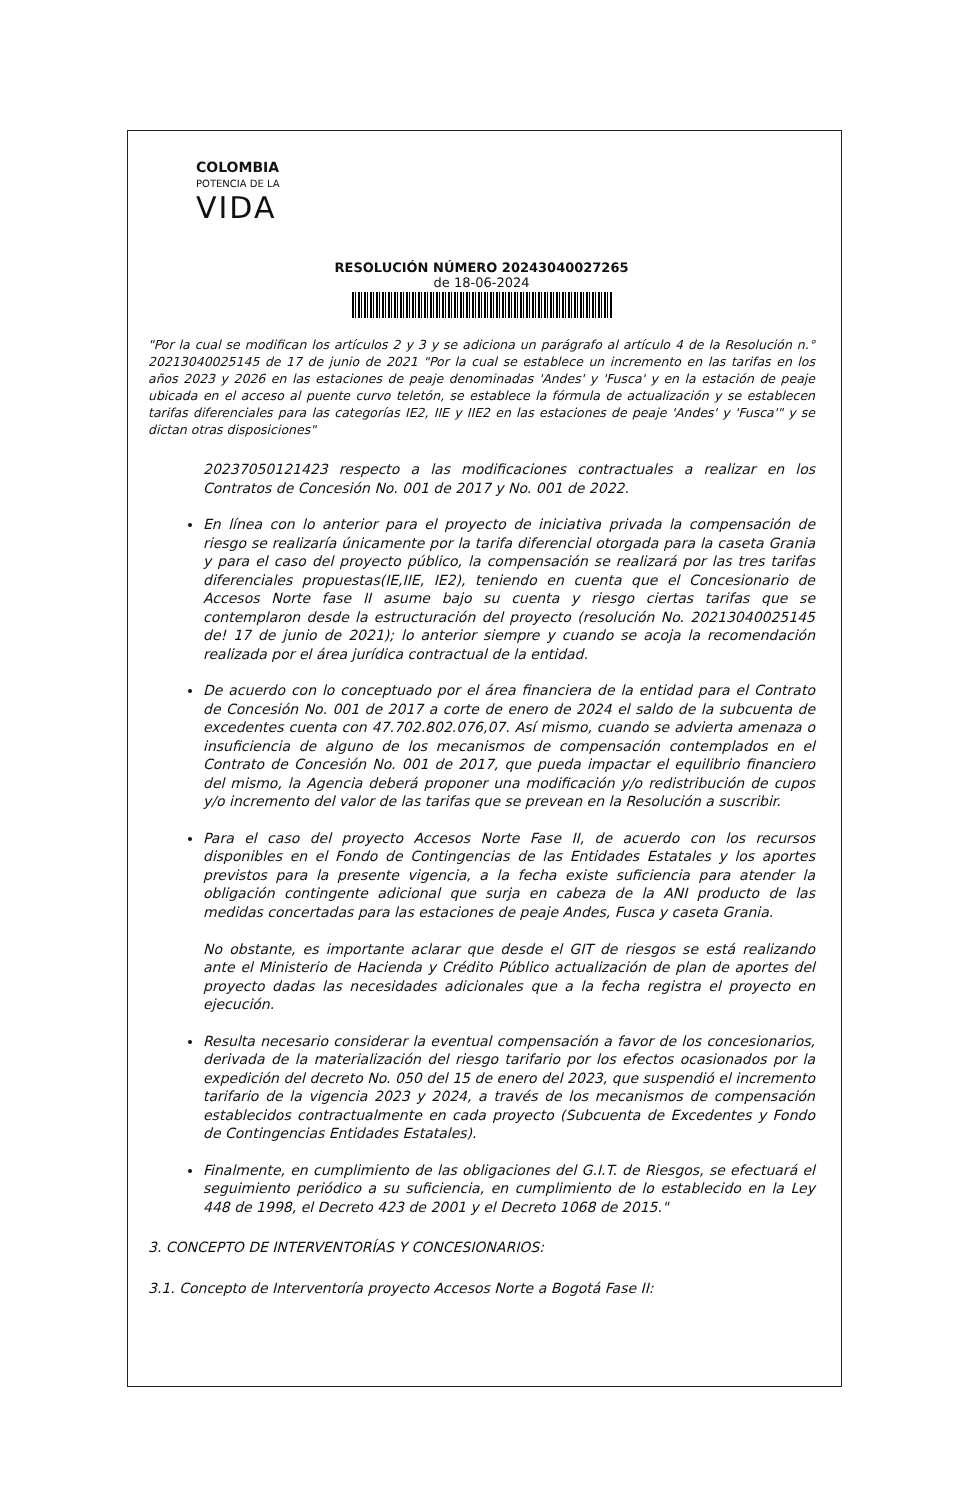COLOMBIA
POTENCIA DE LA
VIDA
RESOLUCIÓN NÚMERO 20243040027265
de 18-06-2024
"Por la cual se modifican los artículos 2 y 3 y se adiciona un parágrafo al artículo 4 de la Resolución n.° 20213040025145 de 17 de junio de 2021 "Por la cual se establece un incremento en las tarifas en los años 2023 y 2026 en las estaciones de peaje denominadas 'Andes' y 'Fusca' y en la estación de peaje ubicada en el acceso al puente curvo teletón, se establece la fórmula de actualización y se establecen tarifas diferenciales para las categorías IE2, IIE y IIE2 en las estaciones de peaje 'Andes' y 'Fusca'" y se dictan otras disposiciones"
20237050121423 respecto a las modificaciones contractuales a realizar en los Contratos de Concesión No. 001 de 2017 y No. 001 de 2022.
En línea con lo anterior para el proyecto de iniciativa privada la compensación de riesgo se realizaría únicamente por la tarifa diferencial otorgada para la caseta Grania y para el caso del proyecto público, la compensación se realizará por las tres tarifas diferenciales propuestas(IE,IIE, IE2), teniendo en cuenta que el Concesionario de Accesos Norte fase II asume bajo su cuenta y riesgo ciertas tarifas que se contemplaron desde la estructuración del proyecto (resolución No. 20213040025145 de! 17 de junio de 2021); lo anterior siempre y cuando se acoja la recomendación realizada por el área jurídica contractual de la entidad.
De acuerdo con lo conceptuado por el área financiera de la entidad para el Contrato de Concesión No. 001 de 2017 a corte de enero de 2024 el saldo de la subcuenta de excedentes cuenta con 47.702.802.076,07. Así mismo, cuando se advierta amenaza o insuficiencia de alguno de los mecanismos de compensación contemplados en el Contrato de Concesión No. 001 de 2017, que pueda impactar el equilibrio financiero del mismo, la Agencia deberá proponer una modificación y/o redistribución de cupos y/o incremento del valor de las tarifas que se prevean en la Resolución a suscribir.
Para el caso del proyecto Accesos Norte Fase II, de acuerdo con los recursos disponibles en el Fondo de Contingencias de las Entidades Estatales y los aportes previstos para la presente vigencia, a la fecha existe suficiencia para atender la obligación contingente adicional que surja en cabeza de la ANI producto de las medidas concertadas para las estaciones de peaje Andes, Fusca y caseta Grania.
No obstante, es importante aclarar que desde el GIT de riesgos se está realizando ante el Ministerio de Hacienda y Crédito Público actualización de plan de aportes del proyecto dadas las necesidades adicionales que a la fecha registra el proyecto en ejecución.
Resulta necesario considerar la eventual compensación a favor de los concesionarios, derivada de la materialización del riesgo tarifario por los efectos ocasionados por la expedición del decreto No. 050 del 15 de enero del 2023, que suspendió el incremento tarifario de la vigencia 2023 y 2024, a través de los mecanismos de compensación establecidos contractualmente en cada proyecto (Subcuenta de Excedentes y Fondo de Contingencias Entidades Estatales).
Finalmente, en cumplimiento de las obligaciones del G.I.T. de Riesgos, se efectuará el seguimiento periódico a su suficiencia, en cumplimiento de lo establecido en la Ley 448 de 1998, el Decreto 423 de 2001 y el Decreto 1068 de 2015."
3. CONCEPTO DE INTERVENTORÍAS Y CONCESIONARIOS:
3.1. Concepto de Interventoría proyecto Accesos Norte a Bogotá Fase II: